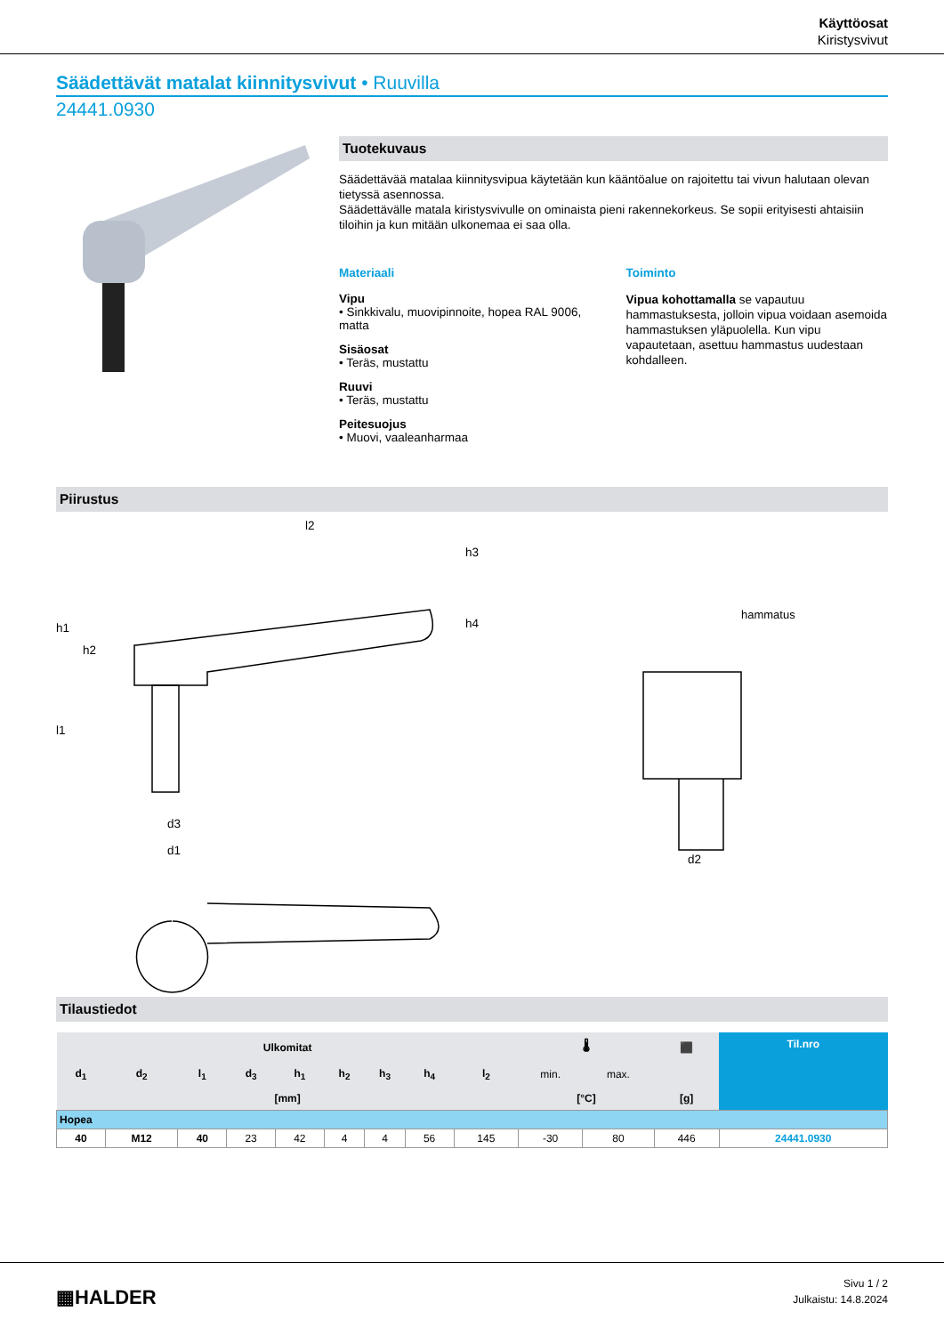Käyttöosat
Kiristysvivut
Säädettävät matalat kiinnitysvivut • Ruuvilla
24441.0930
Tuotekuvaus
Säädettävää matalaa kiinnitysvipua käytetään kun kääntöalue on rajoitettu tai vivun halutaan olevan tietyssä asennossa.
Säädettävälle matala kiristysvivulle on ominaista pieni rakennekorkeus. Se sopii erityisesti ahtaisiin tiloihin ja kun mitään ulkonemaa ei saa olla.
Materiaali
Vipu
• Sinkkivalu, muovipinnoite, hopea RAL 9006, matta
Sisäosat
• Teräs, mustattu
Ruuvi
• Teräs, mustattu
Peitesuojus
• Muovi, vaaleanharmaa
Toiminto
Vipua kohottamalla se vapautuu hammastuksesta, jolloin vipua voidaan asemoida hammastuksen yläpuolella. Kun vipu vapautetaan, asettuu hammastus uudestaan kohdalleen.
Piirustus
hammatus
l2
d3
d1
d2
h1
h2
l1
h3
h4
Tilaustiedot
| Ulkomitat | | | | | | | | | 🌡 | | ⬛ | Til.nro |
| --- | --- | --- | --- | --- | --- | --- | --- | --- | --- | --- | --- | --- |
| d<sub>1</sub> | d<sub>2</sub> | l<sub>1</sub> | d<sub>3</sub> | h<sub>1</sub> | h<sub>2</sub> | h<sub>3</sub> | h<sub>4</sub> | l<sub>2</sub> | min. | max. | | |
| [mm] | | | | | | | | | [°C] | | [g] | |
| Hopea | | | | | | | | | | | | |
| 40 | M12 | 40 | 23 | 42 | 4 | 4 | 56 | 145 | -30 | 80 | 446 | 24441.0930 |
▦HALDER
Sivu 1 / 2
Julkaistu: 14.8.2024